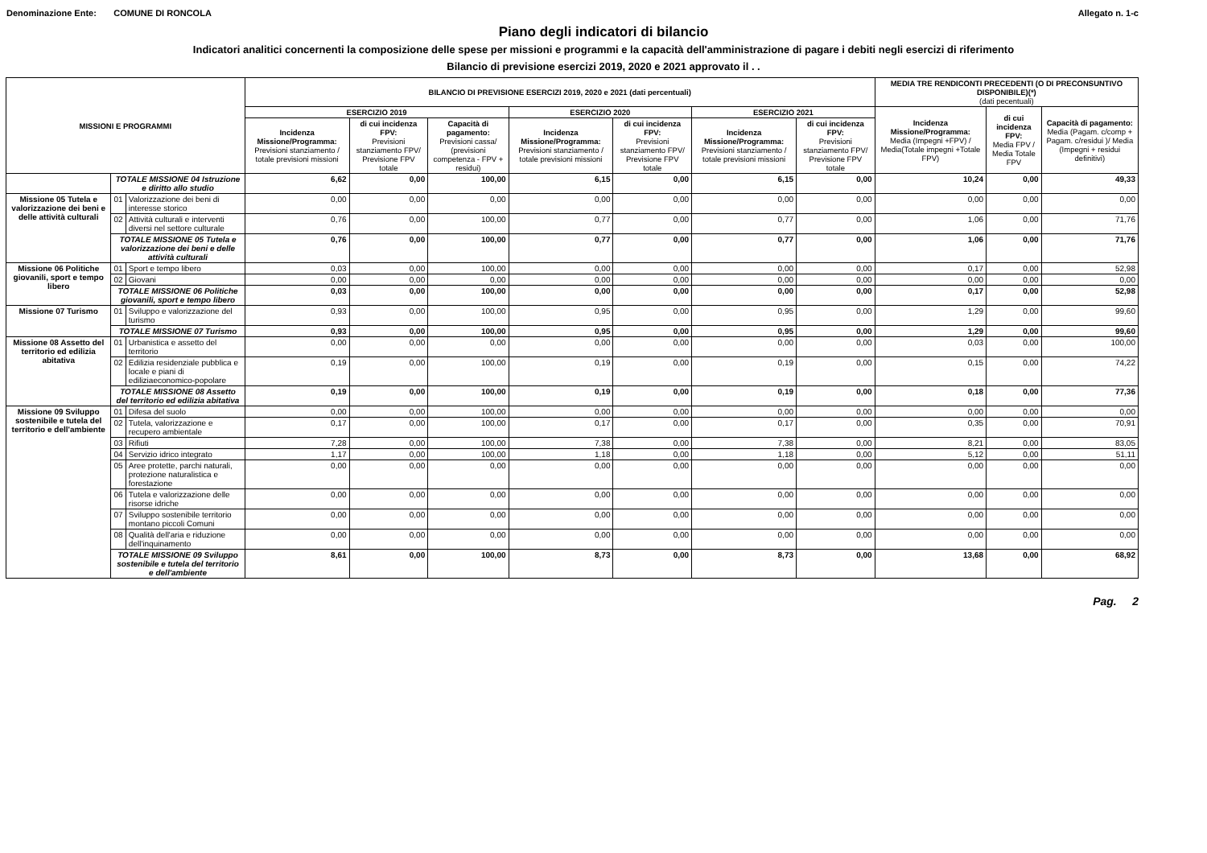Denominazione Ente: COMUNE DI RONCOLA Allegato n. 1-c
Piano degli indicatori di bilancio
Indicatori analitici concernenti la composizione delle spese per missioni e programmi e la capacità dell'amministrazione di pagare i debiti negli esercizi di riferimento
Bilancio di previsione esercizi 2019, 2020 e 2021 approvato il . .
| MISSIONI E PROGRAMMI | | | BILANCIO DI PREVISIONE ESERCIZI 2019, 2020 e 2021 (dati percentuali) | | | | | | | MEDIA TRE RENDICONTI PRECEDENTI (O DI PRECONSUNTIVO DISPONIBILE)(*) (dati pecentuali) | | |
| --- | --- | --- | --- | --- | --- | --- | --- | --- | --- | --- | --- | --- |
| | | | ESERCIZIO 2019 | | | ESERCIZIO 2020 | | ESERCIZIO 2021 | | Incidenza Missione/Programma: Media (Impegni +FPV) / Media(Totale impegni +Totale FPV) | di cui incidenza FPV: Media FPV / Media Totale FPV | Capacità di pagamento: Media (Pagam. c/comp + Pagam. c/residui )/ Media (Impegni + residui definitivi) |
| | | | Incidenza Missione/Programma: Previsioni stanziamento / totale previsioni missioni | di cui incidenza FPV: Previsioni stanziamento FPV/ Previsione FPV totale | Capacità di pagamento: Previsioni cassa/ (previsioni competenza - FPV + residui) | Incidenza Missione/Programma: Previsioni stanziamento / totale previsioni missioni | di cui incidenza FPV: Previsioni stanziamento FPV/ Previsione FPV totale | Incidenza Missione/Programma: Previsioni stanziamento / totale previsioni missioni | di cui incidenza FPV: Previsioni stanziamento FPV/ Previsione FPV totale | | | |
| | TOTALE MISSIONE 04 Istruzione e diritto allo studio | | 6,62 | 0,00 | 100,00 | 6,15 | 0,00 | 6,15 | 0,00 | 10,24 | 0,00 | 49,33 |
| Missione 05 Tutela e valorizzazione dei beni e delle attività culturali | 01 | Valorizzazione dei beni di interesse storico | 0,00 | 0,00 | 0,00 | 0,00 | 0,00 | 0,00 | 0,00 | 0,00 | 0,00 | 0,00 |
| | 02 | Attività culturali e interventi diversi nel settore culturale | 0,76 | 0,00 | 100,00 | 0,77 | 0,00 | 0,77 | 0,00 | 1,06 | 0,00 | 71,76 |
| | TOTALE MISSIONE 05 Tutela e valorizzazione dei beni e delle attività culturali | | 0,76 | 0,00 | 100,00 | 0,77 | 0,00 | 0,77 | 0,00 | 1,06 | 0,00 | 71,76 |
| Missione 06 Politiche giovanili, sport e tempo libero | 01 | Sport e tempo libero | 0,03 | 0,00 | 100,00 | 0,00 | 0,00 | 0,00 | 0,00 | 0,17 | 0,00 | 52,98 |
| | 02 | Giovani | 0,00 | 0,00 | 0,00 | 0,00 | 0,00 | 0,00 | 0,00 | 0,00 | 0,00 | 0,00 |
| | TOTALE MISSIONE 06 Politiche giovanili, sport e tempo libero | | 0,03 | 0,00 | 100,00 | 0,00 | 0,00 | 0,00 | 0,00 | 0,17 | 0,00 | 52,98 |
| Missione 07 Turismo | 01 | Sviluppo e valorizzazione del turismo | 0,93 | 0,00 | 100,00 | 0,95 | 0,00 | 0,95 | 0,00 | 1,29 | 0,00 | 99,60 |
| | TOTALE MISSIONE 07 Turismo | | 0,93 | 0,00 | 100,00 | 0,95 | 0,00 | 0,95 | 0,00 | 1,29 | 0,00 | 99,60 |
| Missione 08 Assetto del territorio ed edilizia abitativa | 01 | Urbanistica e assetto del territorio | 0,00 | 0,00 | 0,00 | 0,00 | 0,00 | 0,00 | 0,00 | 0,03 | 0,00 | 100,00 |
| | 02 | Edilizia residenziale pubblica e locale e piani di ediliziaeconomico-popolare | 0,19 | 0,00 | 100,00 | 0,19 | 0,00 | 0,19 | 0,00 | 0,15 | 0,00 | 74,22 |
| | TOTALE MISSIONE 08 Assetto del territorio ed edilizia abitativa | | 0,19 | 0,00 | 100,00 | 0,19 | 0,00 | 0,19 | 0,00 | 0,18 | 0,00 | 77,36 |
| Missione 09 Sviluppo sostenibile e tutela del territorio e dell'ambiente | 01 | Difesa del suolo | 0,00 | 0,00 | 100,00 | 0,00 | 0,00 | 0,00 | 0,00 | 0,00 | 0,00 | 0,00 |
| | 02 | Tutela, valorizzazione e recupero ambientale | 0,17 | 0,00 | 100,00 | 0,17 | 0,00 | 0,17 | 0,00 | 0,35 | 0,00 | 70,91 |
| | 03 | Rifiuti | 7,28 | 0,00 | 100,00 | 7,38 | 0,00 | 7,38 | 0,00 | 8,21 | 0,00 | 83,05 |
| | 04 | Servizio idrico integrato | 1,17 | 0,00 | 100,00 | 1,18 | 0,00 | 1,18 | 0,00 | 5,12 | 0,00 | 51,11 |
| | 05 | Aree protette, parchi naturali, protezione naturalistica e forestazione | 0,00 | 0,00 | 0,00 | 0,00 | 0,00 | 0,00 | 0,00 | 0,00 | 0,00 | 0,00 |
| | 06 | Tutela e valorizzazione delle risorse idriche | 0,00 | 0,00 | 0,00 | 0,00 | 0,00 | 0,00 | 0,00 | 0,00 | 0,00 | 0,00 |
| | 07 | Sviluppo sostenibile territorio montano piccoli Comuni | 0,00 | 0,00 | 0,00 | 0,00 | 0,00 | 0,00 | 0,00 | 0,00 | 0,00 | 0,00 |
| | 08 | Qualità dell'aria e riduzione dell'inquinamento | 0,00 | 0,00 | 0,00 | 0,00 | 0,00 | 0,00 | 0,00 | 0,00 | 0,00 | 0,00 |
| | TOTALE MISSIONE 09 Sviluppo sostenibile e tutela del territorio e dell'ambiente | | 8,61 | 0,00 | 100,00 | 8,73 | 0,00 | 8,73 | 0,00 | 13,68 | 0,00 | 68,92 |
Pag. 2